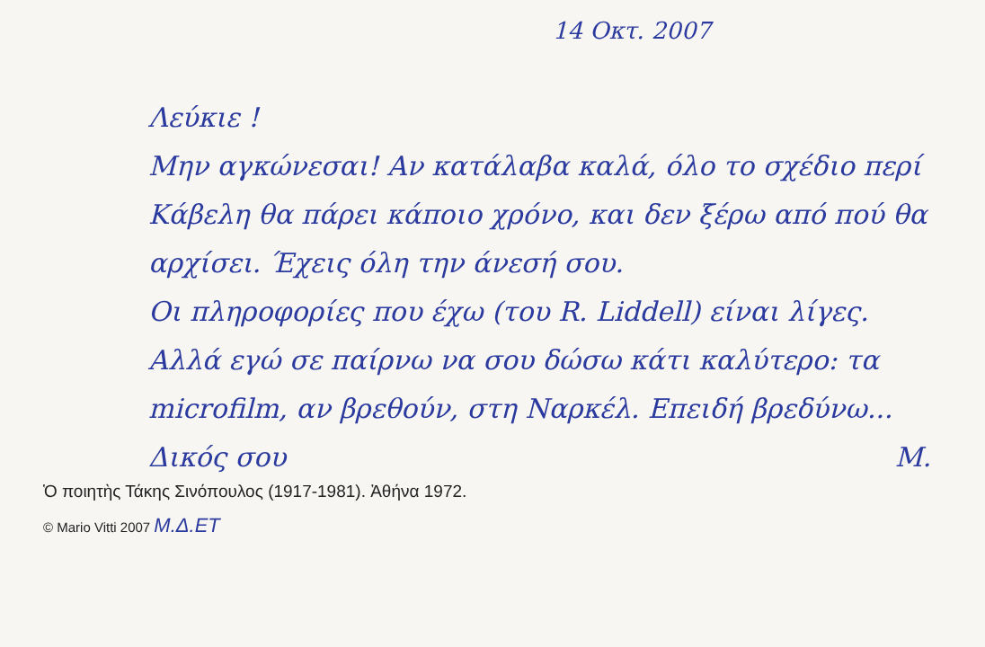14 Οκτ. 2007
Λεύκιε !
Μην αγκώνεσαι! Αν κατάλαβα καλά, όλο το σχέδιο περί Κάβελη θα πάρει κάποιο χρόνο, και δεν ξέρω από πού θα αρχίσει. Έχεις όλη την άνεσή σου.
Οι πληροφορίες που έχω (του R. Liddell) είναι λίγες. Αλλά εγώ σε παίρνω να σου δώσω κάτι καλύτερο: τα microfilm, αν βρεθούν, στη Ναρκέλ. Επειδή βρεδύνω...
Δικός σου Μ.
Ὁ ποιητὴς Τάκης Σινόπουλος (1917-1981). Ἀθήνα 1972.
© Mario Vitti 2007 Μ.Δ.ΕΤ